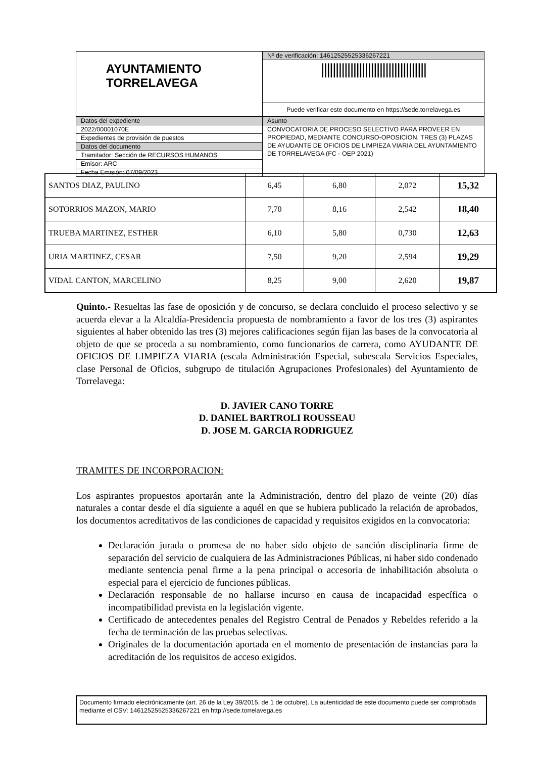| AYUNTAMIENTO TORRELAVEGA | Nº de verificación: 14612525525336267221 |
| | //////////////////////////////////// |
| | Puede verificar este documento en https://sede.torrelavega.es |
| Datos del expediente | Asunto |
| 2022/00001070E | CONVOCATORIA DE PROCESO SELECTIVO PARA PROVEER EN PROPIEDAD, MEDIANTE CONCURSO-OPOSICION, TRES (3) PLAZAS DE AYUDANTE DE OFICIOS DE LIMPIEZA VIARIA DEL AYUNTAMIENTO DE TORRELAVEGA (FC - OEP 2021) |
| Expedientes de provisión de puestos | |
| Datos del documento | |
| Tramitador: Sección de RECURSOS HUMANOS | |
| Emisor: ARC | |
| Fecha Emisión: 07/09/2023 | |
| SANTOS DIAZ, PAULINO | 6,45 | 6,80 | 2,072 | 15,32 |
| SOTORRIOS MAZON, MARIO | 7,70 | 8,16 | 2,542 | 18,40 |
| TRUEBA MARTINEZ, ESTHER | 6,10 | 5,80 | 0,730 | 12,63 |
| URIA MARTINEZ, CESAR | 7,50 | 9,20 | 2,594 | 19,29 |
| VIDAL CANTON, MARCELINO | 8,25 | 9,00 | 2,620 | 19,87 |
Quinto.- Resueltas las fase de oposición y de concurso, se declara concluido el proceso selectivo y se acuerda elevar a la Alcaldía-Presidencia propuesta de nombramiento a favor de los tres (3) aspirantes siguientes al haber obtenido las tres (3) mejores calificaciones según fijan las bases de la convocatoria al objeto de que se proceda a su nombramiento, como funcionarios de carrera, como AYUDANTE DE OFICIOS DE LIMPIEZA VIARIA (escala Administración Especial, subescala Servicios Especiales, clase Personal de Oficios, subgrupo de titulación Agrupaciones Profesionales) del Ayuntamiento de Torrelavega:
D. JAVIER CANO TORRE
D. DANIEL BARTROLI ROUSSEAU
D. JOSE M. GARCIA RODRIGUEZ
TRAMITES DE INCORPORACION:
Los aspirantes propuestos aportarán ante la Administración, dentro del plazo de veinte (20) días naturales a contar desde el día siguiente a aquél en que se hubiera publicado la relación de aprobados, los documentos acreditativos de las condiciones de capacidad y requisitos exigidos en la convocatoria:
Declaración jurada o promesa de no haber sido objeto de sanción disciplinaria firme de separación del servicio de cualquiera de las Administraciones Públicas, ni haber sido condenado mediante sentencia penal firme a la pena principal o accesoria de inhabilitación absoluta o especial para el ejercicio de funciones públicas.
Declaración responsable de no hallarse incurso en causa de incapacidad específica o incompatibilidad prevista en la legislación vigente.
Certificado de antecedentes penales del Registro Central de Penados y Rebeldes referido a la fecha de terminación de las pruebas selectivas.
Originales de la documentación aportada en el momento de presentación de instancias para la acreditación de los requisitos de acceso exigidos.
Documento firmado electrónicamente (art. 26 de la Ley 39/2015, de 1 de octubre). La autenticidad de este documento puede ser comprobada mediante el CSV: 14612525525336267221 en http://sede.torrelavega.es